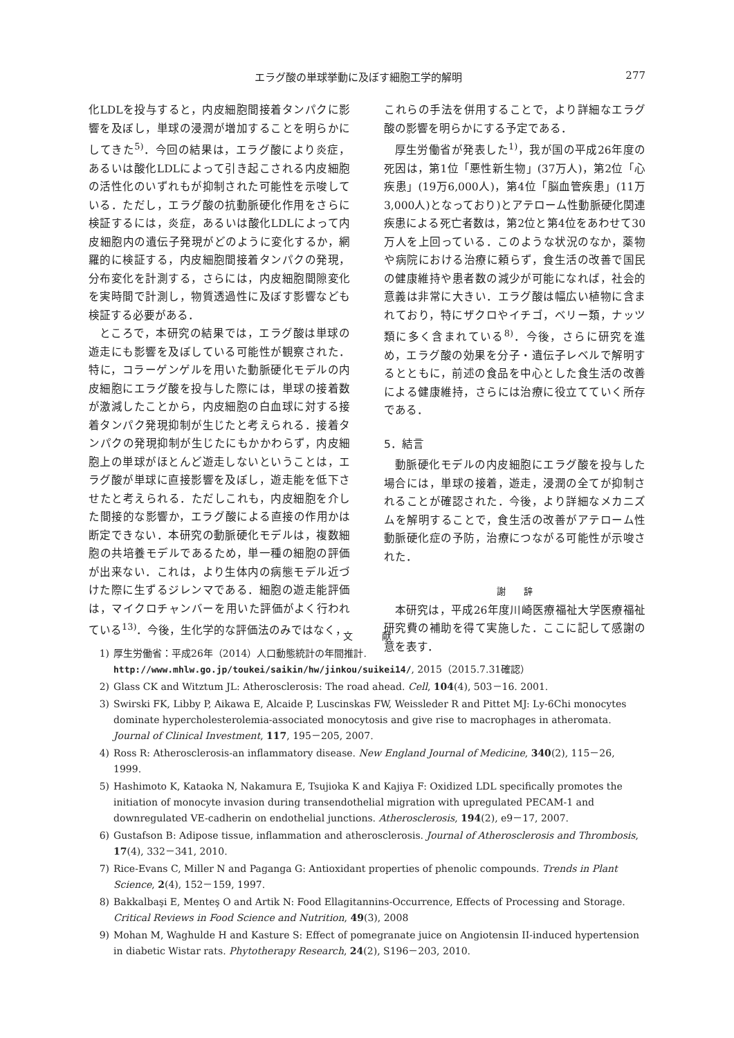エラグ酸の単球挙動に及ぼす細胞工学的解明 277
化LDLを投与すると，内皮細胞間接着タンパクに影響を及ぼし，単球の浸潤が増加することを明らかにしてきた<sup>5)</sup>．今回の結果は，エラグ酸により炎症，あるいは酸化LDLによって引き起こされる内皮細胞の活性化のいずれもが抑制された可能性を示唆している．ただし，エラグ酸の抗動脈硬化作用をさらに検証するには，炎症，あるいは酸化LDLによって内皮細胞内の遺伝子発現がどのように変化するか，網羅的に検証する，内皮細胞間接着タンパクの発現，分布変化を計測する，さらには，内皮細胞間隙変化を実時間で計測し，物質透過性に及ぼす影響なども検証する必要がある．
ところで，本研究の結果では，エラグ酸は単球の遊走にも影響を及ぼしている可能性が観察された．特に，コラーゲンゲルを用いた動脈硬化モデルの内皮細胞にエラグ酸を投与した際には，単球の接着数が激減したことから，内皮細胞の白血球に対する接着タンパク発現抑制が生じたと考えられる．接着タンパクの発現抑制が生じたにもかかわらず，内皮細胞上の単球がほとんど遊走しないということは，エラグ酸が単球に直接影響を及ぼし，遊走能を低下させたと考えられる．ただしこれも，内皮細胞を介した間接的な影響か，エラグ酸による直接の作用かは断定できない．本研究の動脈硬化モデルは，複数細胞の共培養モデルであるため，単一種の細胞の評価が出来ない．これは，より生体内の病態モデル近づけた際に生ずるジレンマである．細胞の遊走能評価は，マイクロチャンバーを用いた評価がよく行われている<sup>13)</sup>．今後，生化学的な評価法のみではなく，
これらの手法を併用することで，より詳細なエラグ酸の影響を明らかにする予定である．
厚生労働省が発表した<sup>1)</sup>，我が国の平成26年度の死因は，第1位「悪性新生物」(37万人)，第2位「心疾患」(19万6,000人)，第4位「脳血管疾患」(11万3,000人)となっており)とアテローム性動脈硬化関連疾患による死亡者数は，第2位と第4位をあわせて30万人を上回っている．このような状況のなか，薬物や病院における治療に頼らず，食生活の改善で国民の健康維持や患者数の減少が可能になれば，社会的意義は非常に大きい．エラグ酸は幅広い植物に含まれており，特にザクロやイチゴ，ベリー類，ナッツ類に多く含まれている<sup>8)</sup>．今後，さらに研究を進め，エラグ酸の効果を分子・遺伝子レベルで解明するとともに，前述の食品を中心とした食生活の改善による健康維持，さらには治療に役立てていく所存である．
5．結言
動脈硬化モデルの内皮細胞にエラグ酸を投与した場合には，単球の接着，遊走，浸潤の全てが抑制されることが確認された．今後，より詳細なメカニズムを解明することで，食生活の改善がアテローム性動脈硬化症の予防，治療につながる可能性が示唆された．
謝　　辞
本研究は，平成26年度川崎医療福祉大学医療福祉研究費の補助を得て実施した．ここに記して感謝の意を表す．
文　　　献
1) 厚生労働省：平成26年（2014）人口動態統計の年間推計. http://www.mhlw.go.jp/toukei/saikin/hw/jinkou/suikei14/, 2015（2015.7.31確認）
2) Glass CK and Witztum JL: Atherosclerosis: The road ahead. Cell, 104(4), 503－16. 2001.
3) Swirski FK, Libby P, Aikawa E, Alcaide P, Luscinskas FW, Weissleder R and Pittet MJ: Ly-6Chi monocytes dominate hypercholesterolemia-associated monocytosis and give rise to macrophages in atheromata. Journal of Clinical Investment, 117, 195－205, 2007.
4) Ross R: Atherosclerosis-an inflammatory disease. New England Journal of Medicine, 340(2), 115－26, 1999.
5) Hashimoto K, Kataoka N, Nakamura E, Tsujioka K and Kajiya F: Oxidized LDL specifically promotes the initiation of monocyte invasion during transendothelial migration with upregulated PECAM-1 and downregulated VE-cadherin on endothelial junctions. Atherosclerosis, 194(2), e9－17, 2007.
6) Gustafson B: Adipose tissue, inflammation and atherosclerosis. Journal of Atherosclerosis and Thrombosis, 17(4), 332－341, 2010.
7) Rice-Evans C, Miller N and Paganga G: Antioxidant properties of phenolic compounds. Trends in Plant Science, 2(4), 152－159, 1997.
8) Bakkalbaşi E, Menteş O and Artik N: Food Ellagitannins-Occurrence, Effects of Processing and Storage. Critical Reviews in Food Science and Nutrition, 49(3), 2008
9) Mohan M, Waghulde H and Kasture S: Effect of pomegranate juice on Angiotensin II-induced hypertension in diabetic Wistar rats. Phytotherapy Research, 24(2), S196－203, 2010.